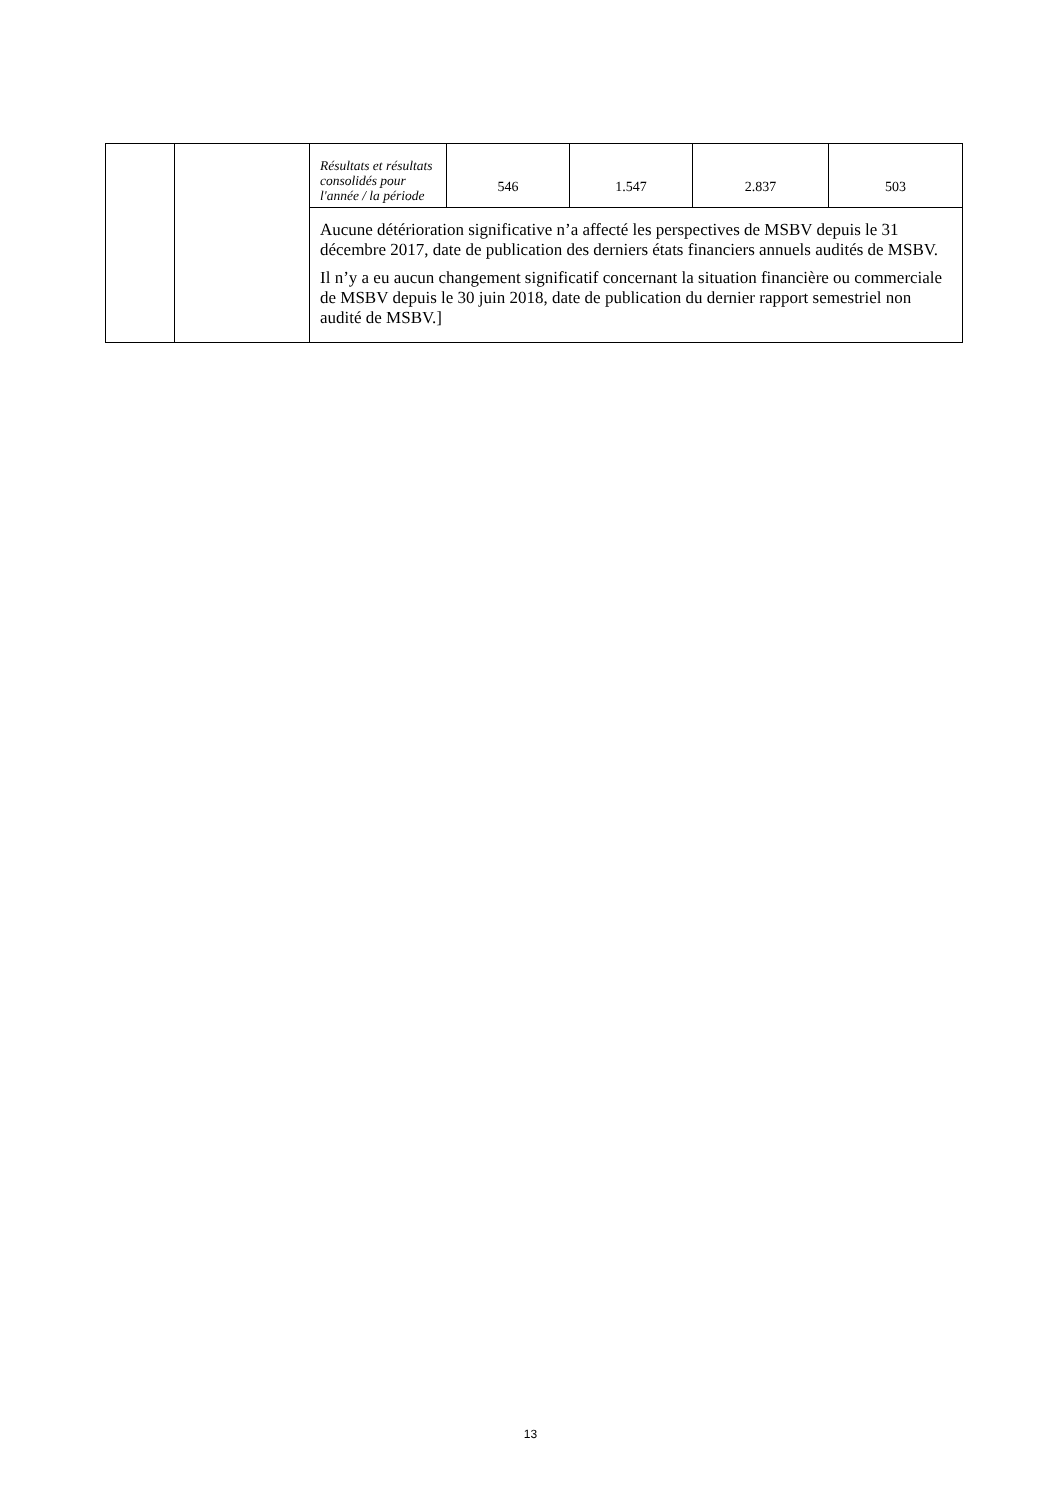| | | Résultats et résultats consolidés pour l'année / la période | 546 | 1.547 | 2.837 | 503 |
| | | Aucune détérioration significative n’a affecté les perspectives de MSBV depuis le 31 décembre 2017, date de publication des derniers états financiers annuels audités de MSBV. Il n’y a eu aucun changement significatif concernant la situation financière ou commerciale de MSBV depuis le 30 juin 2018, date de publication du dernier rapport semestriel non audité de MSBV.] | | | | |
13